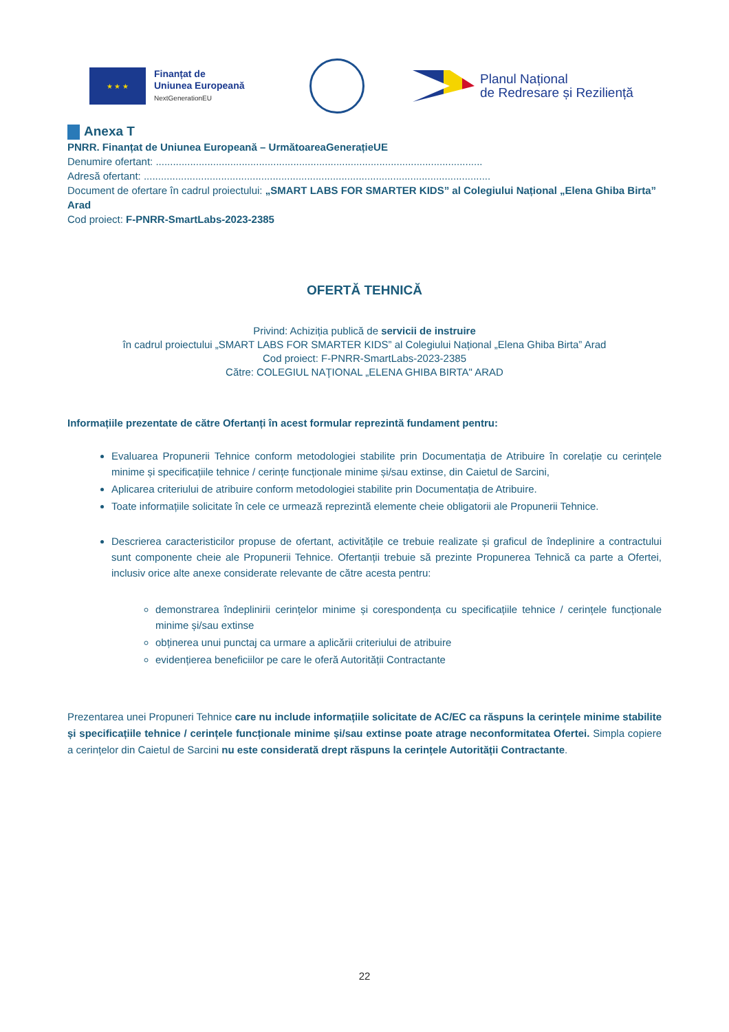★ ★ ★
Finanțat de
Uniunea Europeană
NextGenerationEU
Planul Național
de Redresare și Reziliență
Anexa T
PNRR. Finanțat de Uniunea Europeană – UrmătoareaGenerațieUE
Denumire ofertant: ..................................................................................................................
Adresă ofertant: .........................................................................................................................
Document de ofertare în cadrul proiectului: „SMART LABS FOR SMARTER KIDS” al Colegiului Național „Elena Ghiba Birta” Arad
Cod proiect: F-PNRR-SmartLabs-2023-2385
OFERTĂ TEHNICĂ
Privind: Achiziția publică de servicii de instruire
în cadrul proiectului „SMART LABS FOR SMARTER KIDS” al Colegiului Național „Elena Ghiba Birta” Arad
Cod proiect: F-PNRR-SmartLabs-2023-2385
Către: COLEGIUL NAŢIONAL „ELENA GHIBA BIRTA" ARAD
Informațiile prezentate de către Ofertanți în acest formular reprezintă fundament pentru:
Evaluarea Propunerii Tehnice conform metodologiei stabilite prin Documentația de Atribuire în corelație cu cerințele minime și specificațiile tehnice / cerințe funcționale minime și/sau extinse, din Caietul de Sarcini,
Aplicarea criteriului de atribuire conform metodologiei stabilite prin Documentația de Atribuire.
Toate informațiile solicitate în cele ce urmează reprezintă elemente cheie obligatorii ale Propunerii Tehnice.
Descrierea caracteristicilor propuse de ofertant, activitățile ce trebuie realizate și graficul de îndeplinire a contractului sunt componente cheie ale Propunerii Tehnice. Ofertanții trebuie să prezinte Propunerea Tehnică ca parte a Ofertei, inclusiv orice alte anexe considerate relevante de către acesta pentru:
demonstrarea îndeplinirii cerințelor minime și corespondența cu specificațiile tehnice / cerințele funcționale minime și/sau extinse
obținerea unui punctaj ca urmare a aplicării criteriului de atribuire
evidențierea beneficiilor pe care le oferă Autorității Contractante
Prezentarea unei Propuneri Tehnice care nu include informațiile solicitate de AC/EC ca răspuns la cerințele minime stabilite și specificațiile tehnice / cerințele funcționale minime și/sau extinse poate atrage neconformitatea Ofertei. Simpla copiere a cerințelor din Caietul de Sarcini nu este considerată drept răspuns la cerințele Autorității Contractante.
22